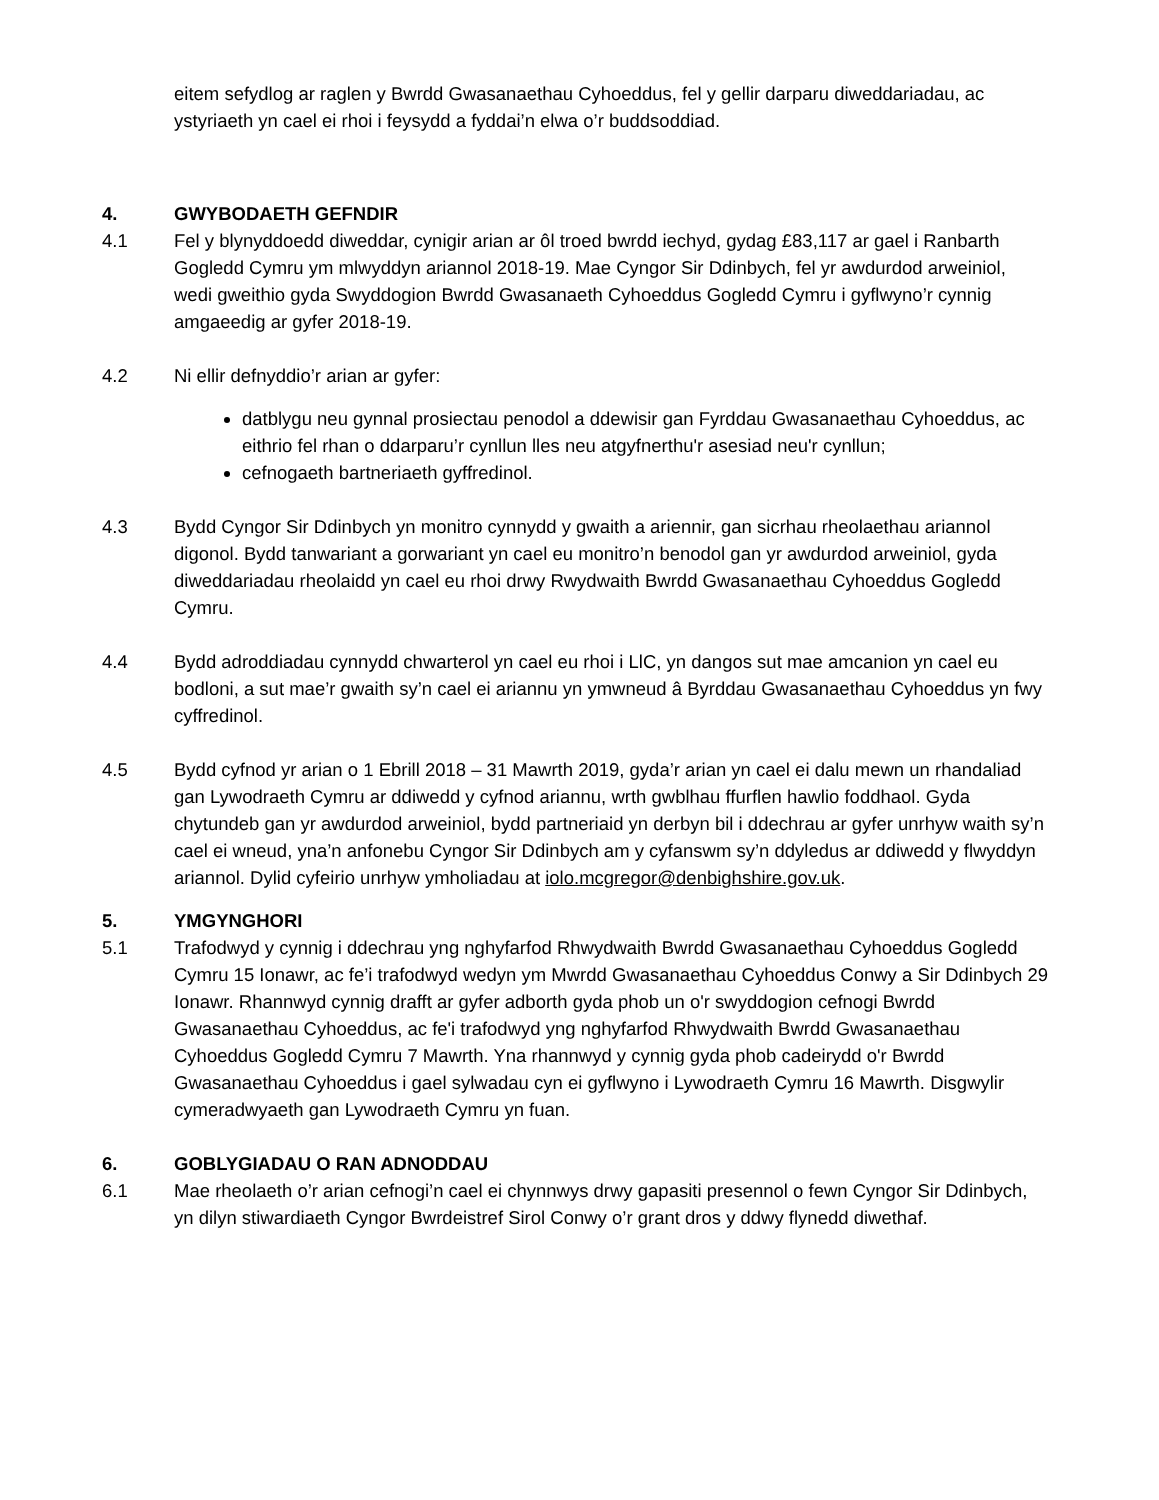eitem sefydlog ar raglen y Bwrdd Gwasanaethau Cyhoeddus, fel y gellir darparu diweddariadau, ac ystyriaeth yn cael ei rhoi i feysydd a fyddai’n elwa o’r buddsoddiad.
4. GWYBODAETH GEFNDIR
4.1 Fel y blynyddoedd diweddar, cynigir arian ar ôl troed bwrdd iechyd, gydag £83,117 ar gael i Ranbarth Gogledd Cymru ym mlwyddyn ariannol 2018-19. Mae Cyngor Sir Ddinbych, fel yr awdurdod arweiniol, wedi gweithio gyda Swyddogion Bwrdd Gwasanaeth Cyhoeddus Gogledd Cymru i gyflwyno’r cynnig amgaeedig ar gyfer 2018-19.
4.2 Ni ellir defnyddio’r arian ar gyfer:
datblygu neu gynnal prosiectau penodol a ddewisir gan Fyrddau Gwasanaethau Cyhoeddus, ac eithrio fel rhan o ddarparu’r cynllun lles neu atgyfnerthu'r asesiad neu'r cynllun;
cefnogaeth bartneriaeth gyffredinol.
4.3 Bydd Cyngor Sir Ddinbych yn monitro cynnydd y gwaith a ariennir, gan sicrhau rheolaethau ariannol digonol. Bydd tanwariant a gorwariant yn cael eu monitro’n benodol gan yr awdurdod arweiniol, gyda diweddariadau rheolaidd yn cael eu rhoi drwy Rwydwaith Bwrdd Gwasanaethau Cyhoeddus Gogledd Cymru.
4.4 Bydd adroddiadau cynnydd chwarterol yn cael eu rhoi i LlC, yn dangos sut mae amcanion yn cael eu bodloni, a sut mae’r gwaith sy’n cael ei ariannu yn ymwneud â Byrddau Gwasanaethau Cyhoeddus yn fwy cyffredinol.
4.5 Bydd cyfnod yr arian o 1 Ebrill 2018 – 31 Mawrth 2019, gyda’r arian yn cael ei dalu mewn un rhandaliad gan Lywodraeth Cymru ar ddiwedd y cyfnod ariannu, wrth gwblhau ffurflen hawlio foddhaol. Gyda chytundeb gan yr awdurdod arweiniol, bydd partneriaid yn derbyn bil i ddechrau ar gyfer unrhyw waith sy’n cael ei wneud, yna’n anfonebu Cyngor Sir Ddinbych am y cyfanswm sy’n ddyledus ar ddiwedd y flwyddyn ariannol. Dylid cyfeirio unrhyw ymholiadau at iolo.mcgregor@denbighshire.gov.uk.
5. YMGYNGHORI
5.1 Trafodwyd y cynnig i ddechrau yng nghyfarfod Rhwydwaith Bwrdd Gwasanaethau Cyhoeddus Gogledd Cymru 15 Ionawr, ac fe’i trafodwyd wedyn ym Mwrdd Gwasanaethau Cyhoeddus Conwy a Sir Ddinbych 29 Ionawr. Rhannwyd cynnig drafft ar gyfer adborth gyda phob un o'r swyddogion cefnogi Bwrdd Gwasanaethau Cyhoeddus, ac fe'i trafodwyd yng nghyfarfod Rhwydwaith Bwrdd Gwasanaethau Cyhoeddus Gogledd Cymru 7 Mawrth. Yna rhannwyd y cynnig gyda phob cadeirydd o'r Bwrdd Gwasanaethau Cyhoeddus i gael sylwadau cyn ei gyflwyno i Lywodraeth Cymru 16 Mawrth. Disgwylir cymeradwyaeth gan Lywodraeth Cymru yn fuan.
6. GOBLYGIADAU O RAN ADNODDAU
6.1 Mae rheolaeth o’r arian cefnogi’n cael ei chynnwys drwy gapasiti presennol o fewn Cyngor Sir Ddinbych, yn dilyn stiwardiaeth Cyngor Bwrdeistref Sirol Conwy o’r grant dros y ddwy flynedd diwethaf.